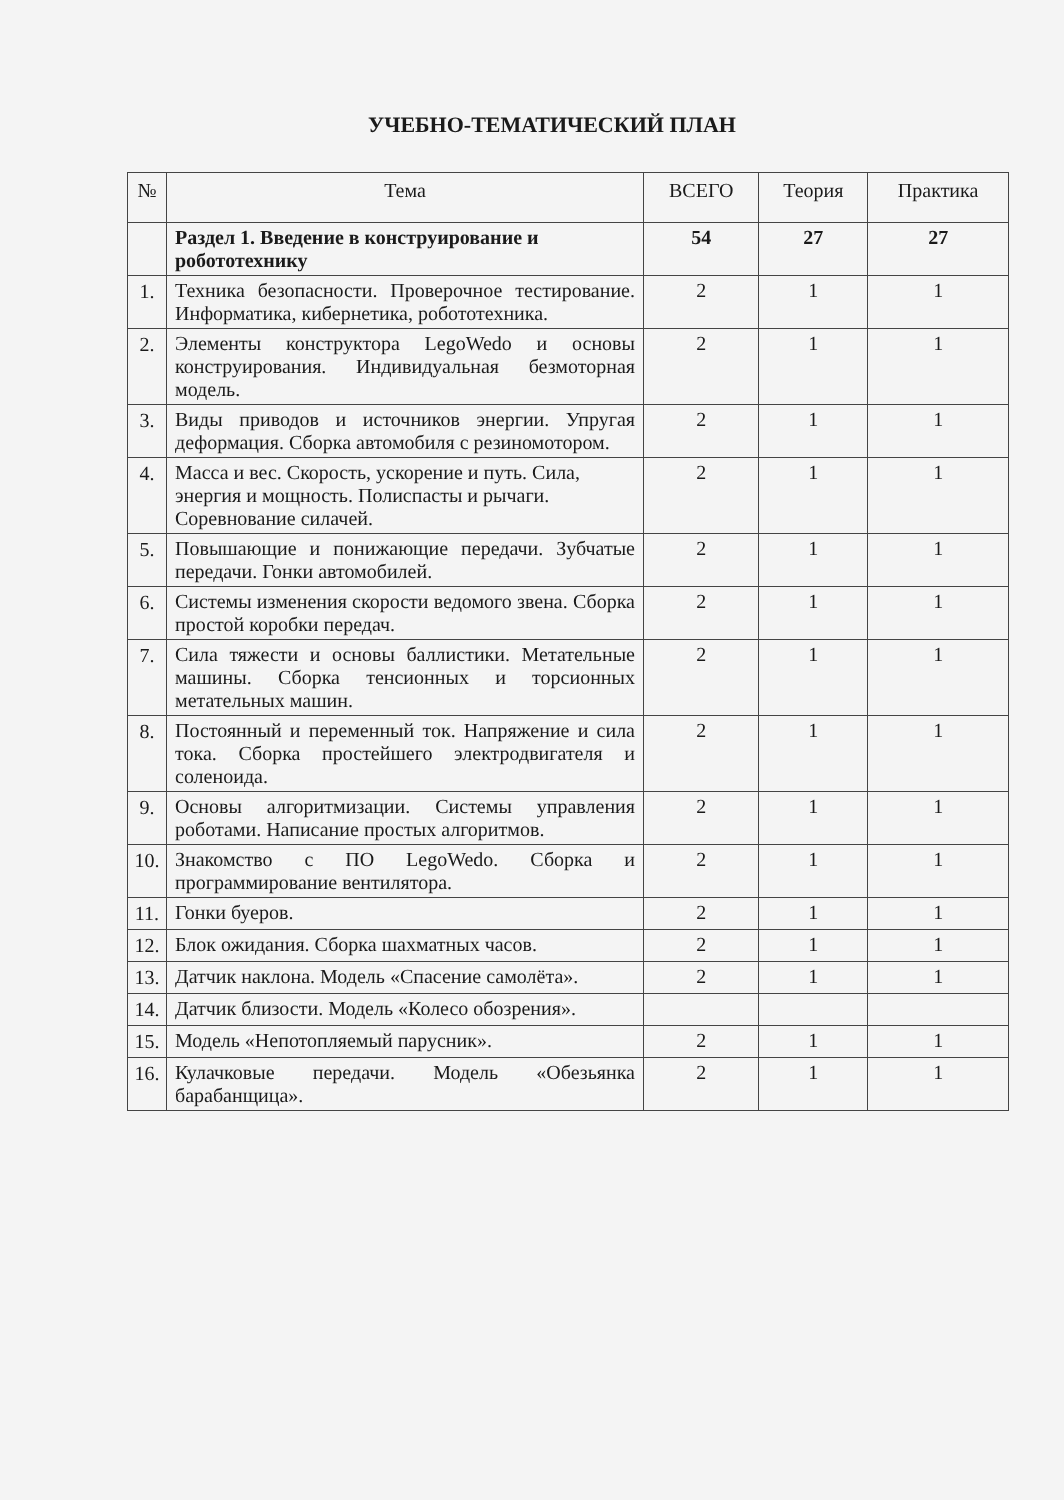УЧЕБНО-ТЕМАТИЧЕСКИЙ ПЛАН
| № | Тема | ВСЕГО | Теория | Практика |
| --- | --- | --- | --- | --- |
| | Раздел 1. Введение в конструирование и робототехнику | 54 | 27 | 27 |
| 1. | Техника безопасности. Проверочное тестирование. Информатика, кибернетика, робототехника. | 2 | 1 | 1 |
| 2. | Элементы конструктора LegoWedo и основы конструирования. Индивидуальная безмоторная модель. | 2 | 1 | 1 |
| 3. | Виды приводов и источников энергии. Упругая деформация. Сборка автомобиля с резиномотором. | 2 | 1 | 1 |
| 4. | Масса и вес. Скорость, ускорение и путь. Сила, энергия и мощность. Полиспасты и рычаги. Соревнование силачей. | 2 | 1 | 1 |
| 5. | Повышающие и понижающие передачи. Зубчатые передачи. Гонки автомобилей. | 2 | 1 | 1 |
| 6. | Системы изменения скорости ведомого звена. Сборка простой коробки передач. | 2 | 1 | 1 |
| 7. | Сила тяжести и основы баллистики. Метательные машины. Сборка тенсионных и торсионных метательных машин. | 2 | 1 | 1 |
| 8. | Постоянный и переменный ток. Напряжение и сила тока. Сборка простейшего электродвигателя и соленоида. | 2 | 1 | 1 |
| 9. | Основы алгоритмизации. Системы управления роботами. Написание простых алгоритмов. | 2 | 1 | 1 |
| 10. | Знакомство с ПО LegoWedo. Сборка и программирование вентилятора. | 2 | 1 | 1 |
| 11. | Гонки буеров. | 2 | 1 | 1 |
| 12. | Блок ожидания. Сборка шахматных часов. | 2 | 1 | 1 |
| 13. | Датчик наклона. Модель «Спасение самолёта». | 2 | 1 | 1 |
| 14. | Датчик близости. Модель «Колесо обозрения». | | | |
| 15. | Модель «Непотопляемый парусник». | 2 | 1 | 1 |
| 16. | Кулачковые передачи. Модель «Обезьянка барабанщица». | 2 | 1 | 1 |